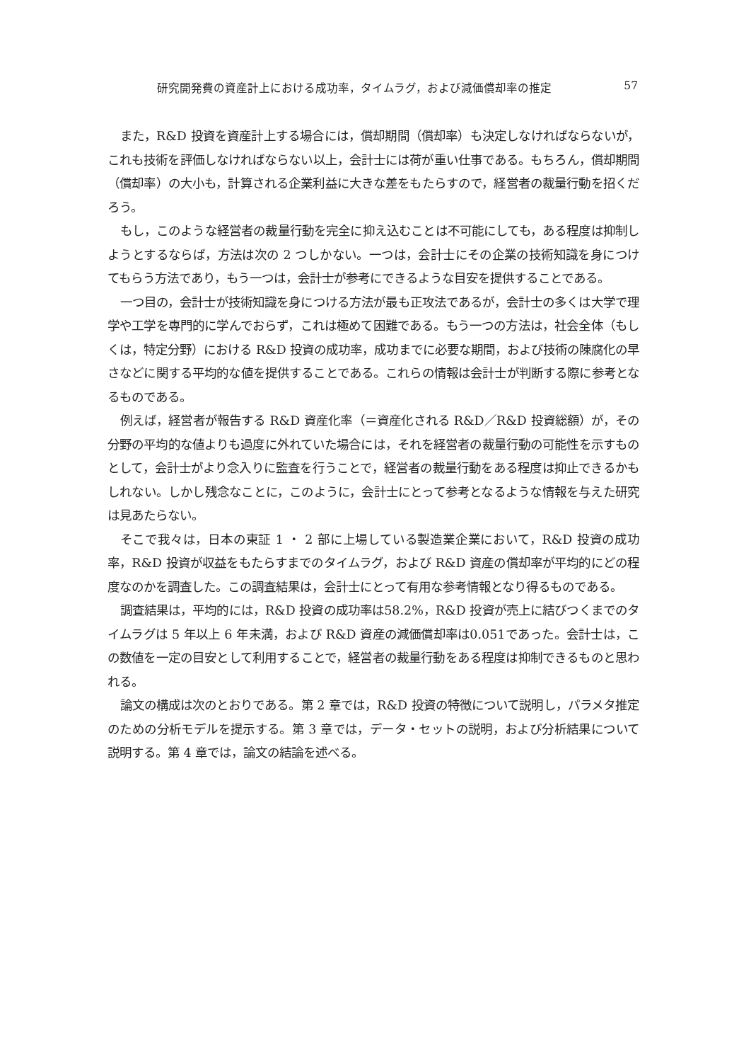研究開発費の資産計上における成功率，タイムラグ，および減価償却率の推定 57
また，R&D 投資を資産計上する場合には，償却期間（償却率）も決定しなければならないが，これも技術を評価しなければならない以上，会計士には荷が重い仕事である。もちろん，償却期間（償却率）の大小も，計算される企業利益に大きな差をもたらすので，経営者の裁量行動を招くだろう。
もし，このような経営者の裁量行動を完全に抑え込むことは不可能にしても，ある程度は抑制しようとするならば，方法は次の 2 つしかない。一つは，会計士にその企業の技術知識を身につけてもらう方法であり，もう一つは，会計士が参考にできるような目安を提供することである。
一つ目の，会計士が技術知識を身につける方法が最も正攻法であるが，会計士の多くは大学で理学や工学を専門的に学んでおらず，これは極めて困難である。もう一つの方法は，社会全体（もしくは，特定分野）における R&D 投資の成功率，成功までに必要な期間，および技術の陳腐化の早さなどに関する平均的な値を提供することである。これらの情報は会計士が判断する際に参考となるものである。
例えば，経営者が報告する R&D 資産化率（＝資産化される R&D／R&D 投資総額）が，その分野の平均的な値よりも過度に外れていた場合には，それを経営者の裁量行動の可能性を示すものとして，会計士がより念入りに監査を行うことで，経営者の裁量行動をある程度は抑止できるかもしれない。しかし残念なことに，このように，会計士にとって参考となるような情報を与えた研究は見あたらない。
そこで我々は，日本の東証 1 ・ 2 部に上場している製造業企業において，R&D 投資の成功率，R&D 投資が収益をもたらすまでのタイムラグ，および R&D 資産の償却率が平均的にどの程度なのかを調査した。この調査結果は，会計士にとって有用な参考情報となり得るものである。
調査結果は，平均的には，R&D 投資の成功率は58.2%，R&D 投資が売上に結びつくまでのタイムラグは 5 年以上 6 年未満，および R&D 資産の減価償却率は0.051であった。会計士は，この数値を一定の目安として利用することで，経営者の裁量行動をある程度は抑制できるものと思われる。
論文の構成は次のとおりである。第 2 章では，R&D 投資の特徴について説明し，パラメタ推定のための分析モデルを提示する。第 3 章では，データ・セットの説明，および分析結果について説明する。第 4 章では，論文の結論を述べる。